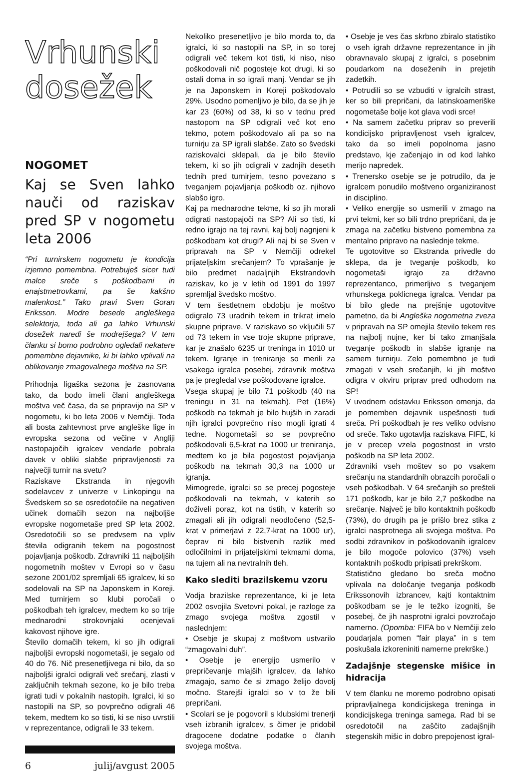Vrhunski
dosežek
NOGOMET
Kaj se Sven lahko nauči od raziskav pred SP v nogometu leta 2006
“Pri turnirskem nogometu je kondicija izjemno pomembna. Potrebuješ sicer tudi malce sreče s poškodbami in enajstmetrovkami, pa še kakšno malenkost.” Tako pravi Sven Goran Eriksson. Modre besede angleškega selektorja, toda ali ga lahko Vrhunski dosežek naredi še modrejšega? V tem članku si bomo podrobno ogledali nekatere pomembne dejavnike, ki bi lahko vplivali na oblikovanje zmagovalnega moštva na SP.
Prihodnja ligaška sezona je zasnovana tako, da bodo imeli člani angleškega moštva več časa, da se pripravijo na SP v nogometu, ki bo leta 2006 v Nemčiji. Toda ali bosta zahtevnost prve angleške lige in evropska sezona od večine v Angliji nastopajočih igralcev vendarle pobrala davek v obliki slabše pripravljenosti za največji turnir na svetu?
Raziskave Ekstranda in njegovih sodelavcev z univerze v Linkopingu na Švedskem so se osredotočile na negativen učinek domačih sezon na najboljše evropske nogometaše pred SP leta 2002. Osredotočili so se predvsem na vpliv števila odigranih tekem na pogostnost pojavljanja poškodb. Zdravniki 11 najboljših nogometnih moštev v Evropi so v času sezone 2001/02 spremljali 65 igralcev, ki so sodelovali na SP na Japonskem in Koreji. Med turnirjem so klubi poročali o poškodbah teh igralcev, medtem ko so trije mednarodni strokovnjaki ocenjevali kakovost njihove igre.
Število domačih tekem, ki so jih odigrali najboljši evropski nogometaši, je segalo od 40 do 76. Nič presenetljivega ni bilo, da so najboljši igralci odigrali več srečanj, zlasti v zaključnih tekmah sezone, ko je bilo treba igrati tudi v pokalnih nastopih. Igralci, ki so nastopili na SP, so povprečno odigrali 46 tekem, medtem ko so tisti, ki se niso uvrstili v reprezentance, odigrali le 33 tekem.
6 julij/avgust 2005
Nekoliko presenetljivo je bilo morda to, da igralci, ki so nastopili na SP, in so torej odigrali več tekem kot tisti, ki niso, niso poškodovali nič pogosteje kot drugi, ki so ostali doma in so igrali manj. Vendar se jih je na Japonskem in Koreji poškodovalo 29%. Usodno pomenljivo je bilo, da se jih je kar 23 (60%) od 38, ki so v tednu pred nastopom na SP odigrali več kot eno tekmo, potem poškodovalo ali pa so na turnirju za SP igrali slabše. Zato so švedski raziskovalci sklepali, da je bilo število tekem, ki so jih odigrali v zadnjih desetih tednih pred turnirjem, tesno povezano s tveganjem pojavljanja poškodb oz. njihovo slabšo igro.
Kaj pa mednarodne tekme, ki so jih morali odigrati nastopajoči na SP? Ali so tisti, ki redno igrajo na tej ravni, kaj bolj nagnjeni k poškodbam kot drugi? Ali naj bi se Sven v pripravah na SP v Nemčiji odrekel prijateljskim srečanjem? To vprašanje je bilo predmet nadaljnjih Ekstrandovih raziskav, ko je v letih od 1991 do 1997 spremljal švedsko moštvo.
V tem šestletnem obdobju je moštvo odigralo 73 uradnih tekem in trikrat imelo skupne priprave. V raziskavo so vključili 57 od 73 tekem in vse troje skupne priprave, kar je znašalo 6235 ur treninga in 1010 ur tekem. Igranje in treniranje so merili za vsakega igralca posebej, zdravnik moštva pa je pregledal vse poškodovane igralce.
Vsega skupaj je bilo 71 poškodb (40 na treningu in 31 na tekmah). Pet (16%) poškodb na tekmah je bilo hujših in zaradi njih igralci povprečno niso mogli igrati 4 tedne. Nogometaši so se povprečno poškodovali 6,5-krat na 1000 ur treniranja, medtem ko je bila pogostost pojavljanja poškodb na tekmah 30,3 na 1000 ur igranja.
Mimogrede, igralci so se precej pogosteje poškodovali na tekmah, v katerih so doživeli poraz, kot na tistih, v katerih so zmagali ali jih odigrali neodločeno (52,5-krat v primerjavi z 22,7-krat na 1000 ur), čeprav ni bilo bistvenih razlik med odločilnimi in prijateljskimi tekmami doma, na tujem ali na nevtralnih tleh.
Kako slediti brazilskemu vzoru
Vodja brazilske reprezentance, ki je leta 2002 osvojila Svetovni pokal, je razloge za zmago svojega moštva zgostil v naslednjem:
• Osebje je skupaj z moštvom ustvarilo “zmagovalni duh”.
• Osebje je energijo usmerilo v prepričevanje mlajših igralcev, da lahko zmagajo, samo če si zmago želijo dovolj močno. Starejši igralci so v to že bili prepričani.
• Scolari se je pogovoril s klubskimi trenerji vseh izbranih igralcev, s čimer je pridobil dragocene dodatne podatke o članih svojega moštva.
• Osebje je ves čas skrbno zbiralo statistiko o vseh igrah državne reprezentance in jih obravnavalo skupaj z igralci, s posebnim poudarkom na doseženih in prejetih zadetkih.
• Potrudili so se vzbuditi v igralcih strast, ker so bili prepričani, da latinskoameriške nogometaše bolje kot glava vodi srce!
• Na samem začetku priprav so preverili kondicijsko pripravljenost vseh igralcev, tako da so imeli popolnoma jasno predstavo, kje začenjajo in od kod lahko merijo napredek.
• Trenersko osebje se je potrudilo, da je igralcem ponudilo moštveno organiziranost in disciplino.
• Veliko energije so usmerili v zmago na prvi tekmi, ker so bili trdno prepričani, da je zmaga na začetku bistveno pomembna za mentalno pripravo na naslednje tekme.
Te ugotovitve so Ekstranda privedle do sklepa, da je tveganje poškodb, ko nogometaši igrajo za državno reprezentanco, primerljivo s tveganjem vrhunskega poklicnega igralca. Vendar pa bi bilo glede na prejšnje ugotovitve pametno, da bi Angleška nogometna zveza v pripravah na SP omejila število tekem res na najbolj nujne, ker bi tako zmanjšala tveganje poškodb in slabše igranje na samem turnirju. Zelo pomembno je tudi zmagati v vseh srečanjih, ki jih moštvo odigra v okviru priprav pred odhodom na SP!
V uvodnem odstavku Eriksson omenja, da je pomemben dejavnik uspešnosti tudi sreča. Pri poškodbah je res veliko odvisno od sreče. Tako ugotavlja raziskava FIFE, ki je v precep vzela pogostnost in vrsto poškodb na SP leta 2002.
Zdravniki vseh moštev so po vsakem srečanju na standardnih obrazcih poročali o vseh poškodbah. V 64 srečanjih so prešteli 171 poškodb, kar je bilo 2,7 poškodbe na srečanje. Največ je bilo kontaktnih poškodb (73%), do drugih pa je prišlo brez stika z igralci nasprotnega ali svojega moštva. Po sodbi zdravnikov in poškodovanih igralcev je bilo mogoče polovico (37%) vseh kontaktnih poškodb pripisati prekrškom.
Statistično gledano bo sreča močno vplivala na določanje tveganja poškodb Erikssonovih izbrancev, kajti kontaktnim poškodbam se je le težko izogniti, še posebej, če jih nasprotni igralci povzročajo namerno. (Opomba: FIFA bo v Nemčiji zelo poudarjala pomen “fair playa” in s tem poskušala izkoreniniti namerne prekrške.)
Zadajšnje stegenske mišice in hidracija
V tem članku ne moremo podrobno opisati pripravljalnega kondicijskega treninga in kondicijskega treninga samega. Rad bi se osredotočil na zaščito zadajšnjih stegenskih mišic in dobro prepojenost igral-